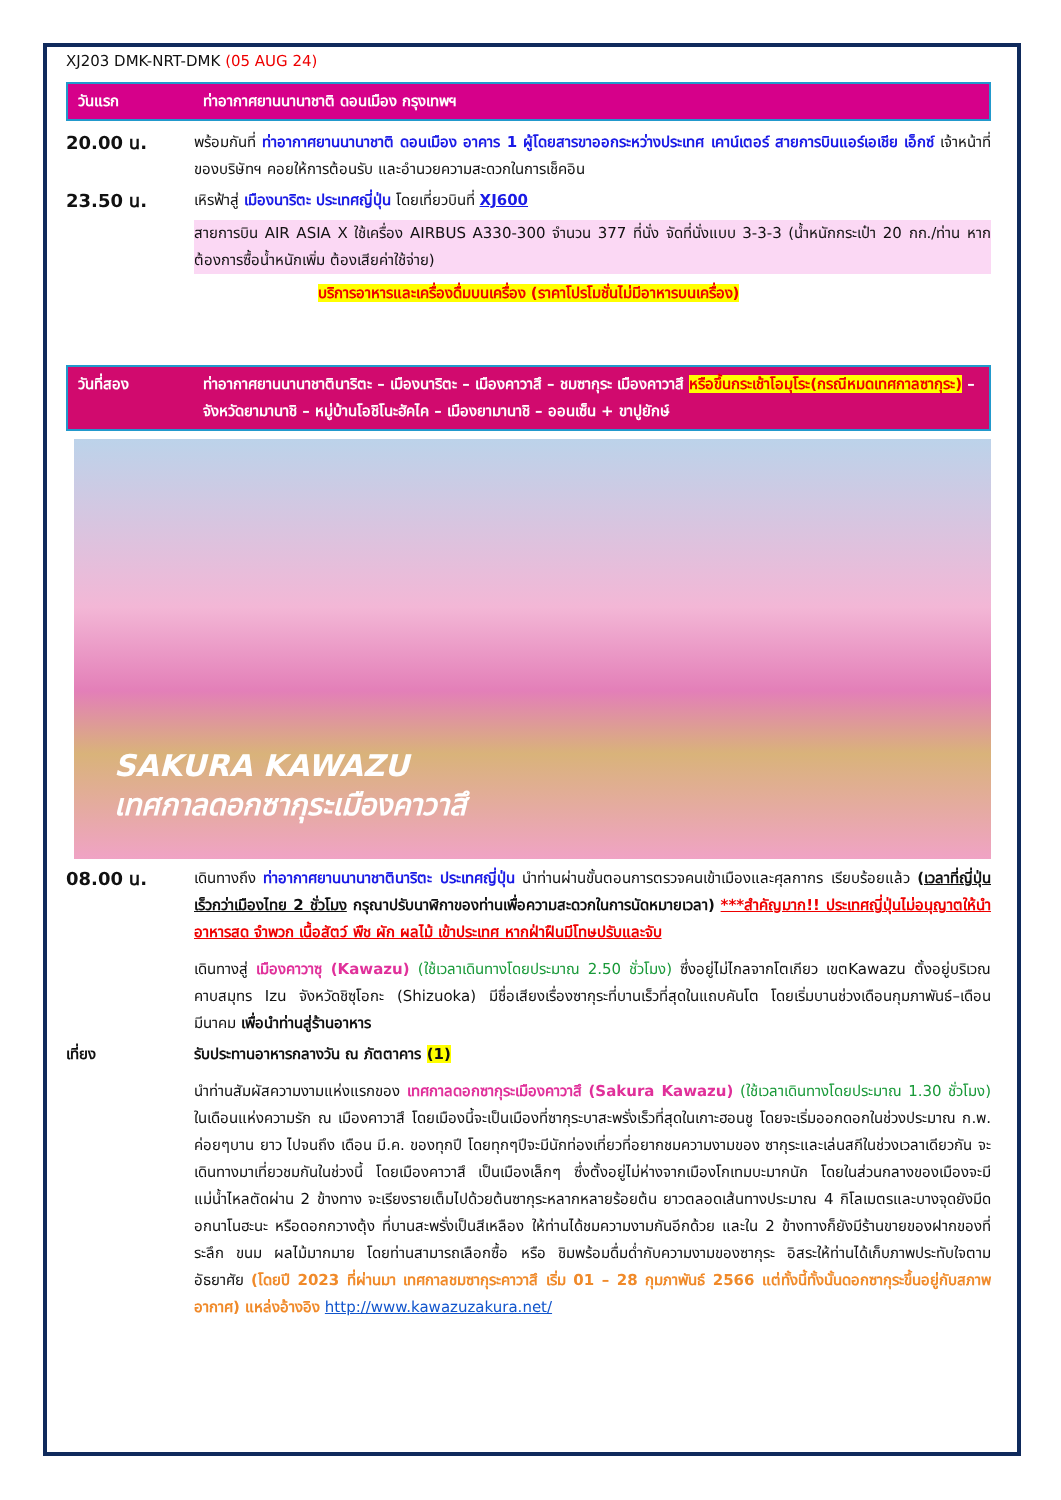XJ203 DMK-NRT-DMK (05 AUG 24)
วันแรก ท่าอากาศยานนานาชาติ ดอนเมือง กรุงเทพฯ
20.00 น.
พร้อมกันที่ ท่าอากาศยานนานาชาติ ดอนเมือง อาคาร 1 ผู้โดยสารขาออกระหว่างประเทศ เคาน์เตอร์ สายการบินแอร์เอเชีย เอ็กซ์ เจ้าหน้าที่ของบริษัทฯ คอยให้การต้อนรับ และอำนวยความสะดวกในการเช็คอิน
23.50 น.
เหิรฟ้าสู่ เมืองนาริตะ ประเทศญี่ปุ่น โดยเที่ยวบินที่ XJ600
สายการบิน AIR ASIA X ใช้เครื่อง AIRBUS A330-300 จำนวน 377 ที่นั่ง จัดที่นั่งแบบ 3-3-3 (น้ำหนักกระเป๋า 20 กก./ท่าน หากต้องการซื้อน้ำหนักเพิ่ม ต้องเสียค่าใช้จ่าย)
บริการอาหารและเครื่องดื่มบนเครื่อง (ราคาโปรโมชั่นไม่มีอาหารบนเครื่อง)
วันที่สอง ท่าอากาศยานนานาชาตินาริตะ – เมืองนาริตะ – เมืองคาวาสึ – ชมซากุระ เมืองคาวาสึ หรือขึ้นกระเช้าโอมุโระ(กรณีหมดเทศกาลซากุระ) – จังหวัดยามานาชิ – หมู่บ้านโอชิโนะฮัคไค – เมืองยามานาชิ – ออนเซ็น + ขาปูยักษ์
SAKURA KAWAZU
เทศกาลดอกซากุระเมืองคาวาสึ
08.00 น.
เดินทางถึง ท่าอากาศยานนานาชาตินาริตะ ประเทศญี่ปุ่น นำท่านผ่านขั้นตอนการตรวจคนเข้าเมืองและศุลกากร เรียบร้อยแล้ว (เวลาที่ญี่ปุ่น เร็วกว่าเมืองไทย 2 ชั่วโมง กรุณาปรับนาฬิกาของท่านเพื่อความสะดวกในการนัดหมายเวลา) ***สำคัญมาก!! ประเทศญี่ปุ่นไม่อนุญาตให้นำอาหารสด จำพวก เนื้อสัตว์ พืช ผัก ผลไม้ เข้าประเทศ หากฝ่าฝืนมีโทษปรับและจับ
เดินทางสู่ เมืองคาวาซุ (Kawazu) (ใช้เวลาเดินทางโดยประมาณ 2.50 ชั่วโมง) ซึ่งอยู่ไม่ไกลจากโตเกียว เขตKawazu ตั้งอยู่บริเวณคาบสมุทร Izu จังหวัดชิซุโอกะ (Shizuoka) มีชื่อเสียงเรื่องซากุระที่บานเร็วที่สุดในแถบคันโต โดยเริ่มบานช่วงเดือนกุมภาพันธ์–เดือนมีนาคม เพื่อนำท่านสู่ร้านอาหาร
เที่ยง รับประทานอาหารกลางวัน ณ ภัตตาคาร (1)
นำท่านสัมผัสความงามแห่งแรกของ เทศกาลดอกซากุระเมืองคาวาสึ (Sakura Kawazu) (ใช้เวลาเดินทางโดยประมาณ 1.30 ชั่วโมง) ในเดือนแห่งความรัก ณ เมืองคาวาสึ โดยเมืองนี้จะเป็นเมืองที่ซากุระบาสะพรั่งเร็วที่สุดในเกาะฮอนชู โดยจะเริ่มออกดอกในช่วงประมาณ ก.พ. ค่อยๆบาน ยาว ไปจนถึง เดือน มี.ค. ของทุกปี โดยทุกๆปีจะมีนักท่องเที่ยวที่อยากชมความงามของ ซากุระและเล่นสกีในช่วงเวลาเดียวกัน จะเดินทางมาเที่ยวชมกันในช่วงนี้ โดยเมืองคาวาสึ เป็นเมืองเล็กๆ ซึ่งตั้งอยู่ไม่ห่างจากเมืองโกเทมบะมากนัก โดยในส่วนกลางของเมืองจะมีแม่น้ำไหลตัดผ่าน 2 ข้างทาง จะเรียงรายเต็มไปด้วยต้นซากุระหลากหลายร้อยต้น ยาวตลอดเส้นทางประมาณ 4 กิโลเมตรและบางจุดยังมีดอกนาโนฮะนะ หรือดอกกวางตุ้ง ที่บานสะพรั่งเป็นสีเหลือง ให้ท่านได้ชมความงามกันอีกด้วย และใน 2 ข้างทางก็ยังมีร้านขายของฝากของที่ระลึก ขนม ผลไม้มากมาย โดยท่านสามารถเลือกซื้อ หรือ ชิมพร้อมดื่มด่ำกับความงามของซากุระ อิสระให้ท่านได้เก็บภาพประทับใจตามอัธยาศัย (โดยปี 2023 ที่ผ่านมา เทศกาลชมซากุระคาวาสึ เริ่ม 01 – 28 กุมภาพันธ์ 2566 แต่ทั้งนี้ทั้งนั้นดอกซากุระขึ้นอยู่กับสภาพอากาศ) แหล่งอ้างอิง http://www.kawazuzakura.net/